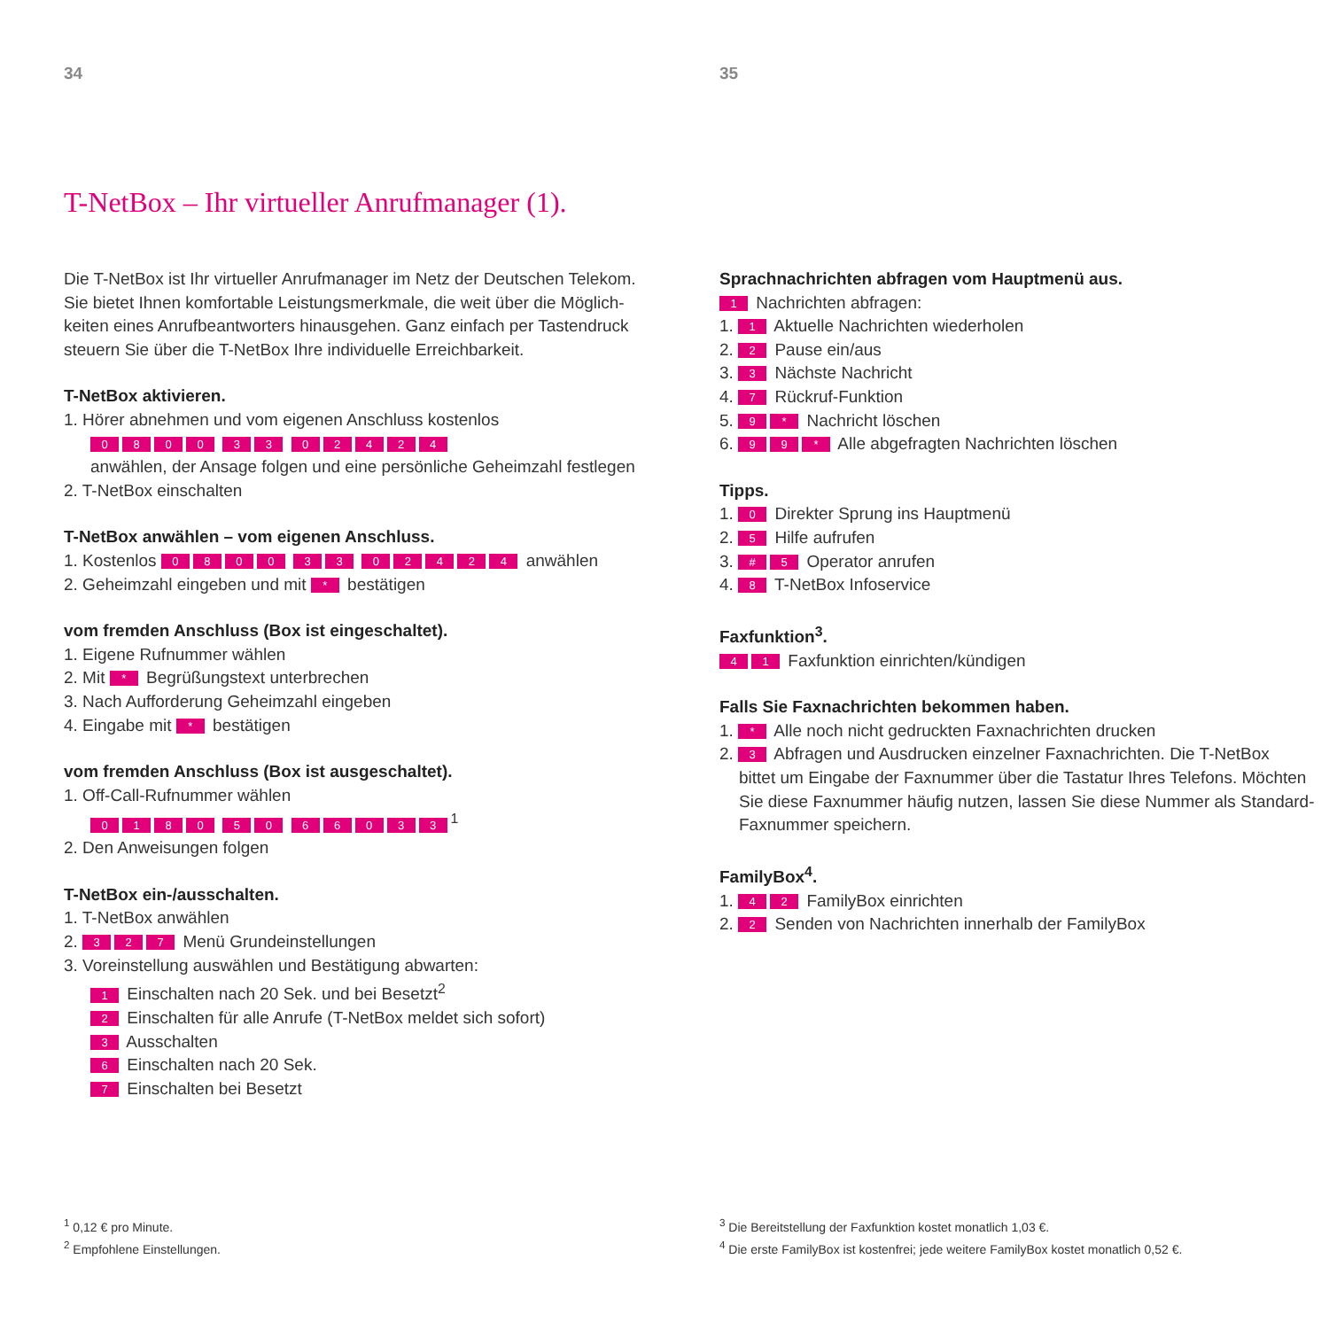34
T-NetBox – Ihr virtueller Anrufmanager (1).
Die T-NetBox ist Ihr virtueller Anrufmanager im Netz der Deutschen Telekom. Sie bietet Ihnen komfortable Leistungsmerkmale, die weit über die Möglich-keiten eines Anrufbeantworters hinausgehen. Ganz einfach per Tastendruck steuern Sie über die T-NetBox Ihre individuelle Erreichbarkeit.
T-NetBox aktivieren.
1. Hörer abnehmen und vom eigenen Anschluss kostenlos
0800 33 02424
anwählen, der Ansage folgen und eine persönliche Geheimzahl festlegen
2. T-NetBox einschalten
T-NetBox anwählen – vom eigenen Anschluss.
1. Kostenlos 0800 33 02424 anwählen
2. Geheimzahl eingeben und mit * bestätigen
vom fremden Anschluss (Box ist eingeschaltet).
1. Eigene Rufnummer wählen
2. Mit * Begrüßungstext unterbrechen
3. Nach Aufforderung Geheimzahl eingeben
4. Eingabe mit * bestätigen
vom fremden Anschluss (Box ist ausgeschaltet).
1. Off-Call-Rufnummer wählen
0180 50 66033<sup>1</sup>
2. Den Anweisungen folgen
T-NetBox ein-/ausschalten.
1. T-NetBox anwählen
2. 3 2 7 Menü Grundeinstellungen
3. Voreinstellung auswählen und Bestätigung abwarten:
1 Einschalten nach 20 Sek. und bei Besetzt<sup>2</sup>
2 Einschalten für alle Anrufe (T-NetBox meldet sich sofort)
3 Ausschalten
6 Einschalten nach 20 Sek.
7 Einschalten bei Besetzt
<sup>1</sup> 0,12 € pro Minute.
<sup>2</sup> Empfohlene Einstellungen.
35
Sprachnachrichten abfragen vom Hauptmenü aus.
1 Nachrichten abfragen:
1. 1 Aktuelle Nachrichten wiederholen
2. 2 Pause ein/aus
3. 3 Nächste Nachricht
4. 7 Rückruf-Funktion
5. 9 * Nachricht löschen
6. 9 9 * Alle abgefragten Nachrichten löschen
Tipps.
1. 0 Direkter Sprung ins Hauptmenü
2. 5 Hilfe aufrufen
3. # 5 Operator anrufen
4. 8 T-NetBox Infoservice
Faxfunktion<sup>3</sup>.
4 1 Faxfunktion einrichten/kündigen
Falls Sie Faxnachrichten bekommen haben.
1. * Alle noch nicht gedruckten Faxnachrichten drucken
2. 3 Abfragen und Ausdrucken einzelner Faxnachrichten. Die T-NetBox
bittet um Eingabe der Faxnummer über die Tastatur Ihres Telefons. Möchten Sie diese Faxnummer häufig nutzen, lassen Sie diese Nummer als Standard-Faxnummer speichern.
FamilyBox<sup>4</sup>.
1. 4 2 FamilyBox einrichten
2. 2 Senden von Nachrichten innerhalb der FamilyBox
<sup>3</sup> Die Bereitstellung der Faxfunktion kostet monatlich 1,03 €.
<sup>4</sup> Die erste FamilyBox ist kostenfrei; jede weitere FamilyBox kostet monatlich 0,52 €.